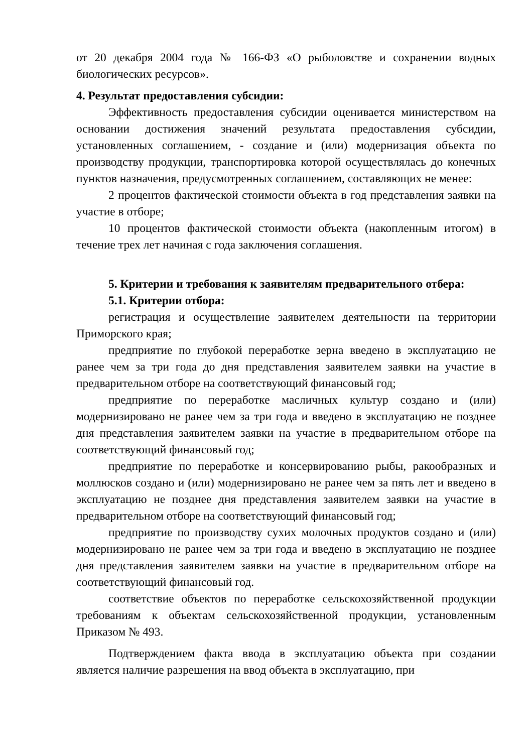от 20 декабря 2004 года № 166-ФЗ «О рыболовстве и сохранении водных биологических ресурсов».
4. Результат предоставления субсидии:
Эффективность предоставления субсидии оценивается министерством на основании достижения значений результата предоставления субсидии, установленных соглашением, - создание и (или) модернизация объекта по производству продукции, транспортировка которой осуществлялась до конечных пунктов назначения, предусмотренных соглашением, составляющих не менее:
2 процентов фактической стоимости объекта в год представления заявки на участие в отборе;
10 процентов фактической стоимости объекта (накопленным итогом) в течение трех лет начиная с года заключения соглашения.
5. Критерии и требования к заявителям предварительного отбера:
5.1. Критерии отбора:
регистрация и осуществление заявителем деятельности на территории Приморского края;
предприятие по глубокой переработке зерна введено в эксплуатацию не ранее чем за три года до дня представления заявителем заявки на участие в предварительном отборе на соответствующий финансовый год;
предприятие по переработке масличных культур создано и (или) модернизировано не ранее чем за три года и введено в эксплуатацию не позднее дня представления заявителем заявки на участие в предварительном отборе на соответствующий финансовый год;
предприятие по переработке и консервированию рыбы, ракообразных и моллюсков создано и (или) модернизировано не ранее чем за пять лет и введено в эксплуатацию не позднее дня представления заявителем заявки на участие в предварительном отборе на соответствующий финансовый год;
предприятие по производству сухих молочных продуктов создано и (или) модернизировано не ранее чем за три года и введено в эксплуатацию не позднее дня представления заявителем заявки на участие в предварительном отборе на соответствующий финансовый год.
соответствие объектов по переработке сельскохозяйственной продукции требованиям к объектам сельскохозяйственной продукции, установленным Приказом № 493.
Подтверждением факта ввода в эксплуатацию объекта при создании является наличие разрешения на ввод объекта в эксплуатацию, при